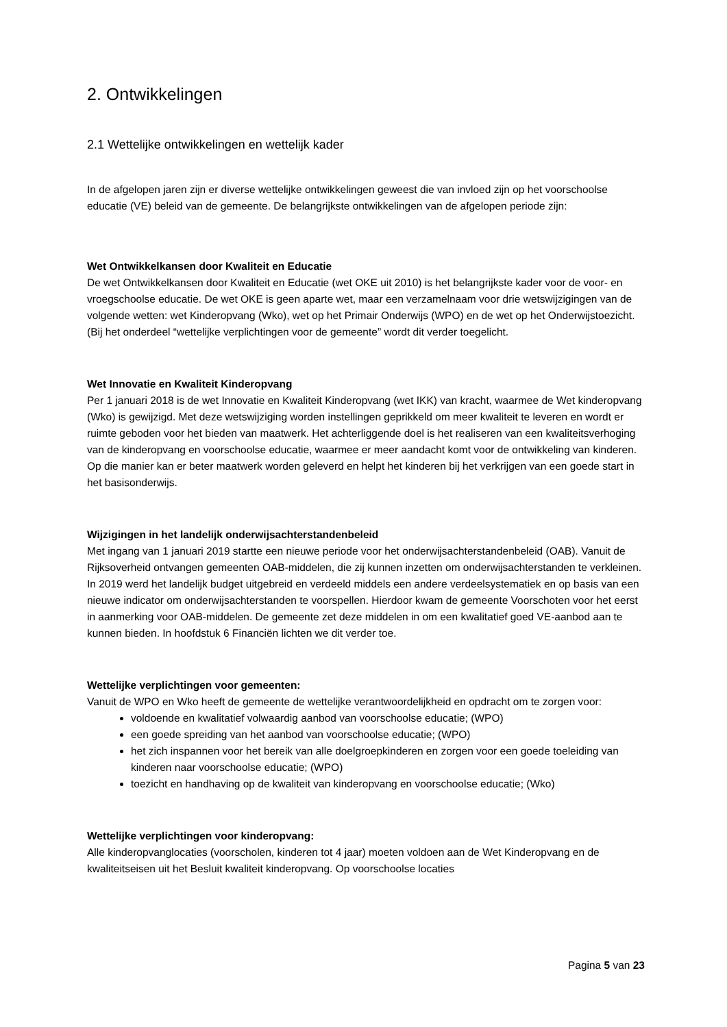2. Ontwikkelingen
2.1 Wettelijke ontwikkelingen en wettelijk kader
In de afgelopen jaren zijn er diverse wettelijke ontwikkelingen geweest die van invloed zijn op het voorschoolse educatie (VE) beleid van de gemeente. De belangrijkste ontwikkelingen van de afgelopen periode zijn:
Wet Ontwikkelkansen door Kwaliteit en Educatie
De wet Ontwikkelkansen door Kwaliteit en Educatie (wet OKE uit 2010) is het belangrijkste kader voor de voor- en vroegschoolse educatie. De wet OKE is geen aparte wet, maar een verzamelnaam voor drie wetswijzigingen van de volgende wetten: wet Kinderopvang (Wko), wet op het Primair Onderwijs (WPO) en de wet op het Onderwijstoezicht. (Bij het onderdeel “wettelijke verplichtingen voor de gemeente” wordt dit verder toegelicht.
Wet Innovatie en Kwaliteit Kinderopvang
Per 1 januari 2018 is de wet Innovatie en Kwaliteit Kinderopvang (wet IKK) van kracht, waarmee de Wet kinderopvang (Wko) is gewijzigd. Met deze wetswijziging worden instellingen geprikkeld om meer kwaliteit te leveren en wordt er ruimte geboden voor het bieden van maatwerk. Het achterliggende doel is het realiseren van een kwaliteitsverhoging van de kinderopvang en voorschoolse educatie, waarmee er meer aandacht komt voor de ontwikkeling van kinderen. Op die manier kan er beter maatwerk worden geleverd en helpt het kinderen bij het verkrijgen van een goede start in het basisonderwijs.
Wijzigingen in het landelijk onderwijsachterstandenbeleid
Met ingang van 1 januari 2019 startte een nieuwe periode voor het onderwijsachterstandenbeleid (OAB). Vanuit de Rijksoverheid ontvangen gemeenten OAB-middelen, die zij kunnen inzetten om onderwijsachterstanden te verkleinen. In 2019 werd het landelijk budget uitgebreid en verdeeld middels een andere verdeelsystematiek en op basis van een nieuwe indicator om onderwijsachterstanden te voorspellen. Hierdoor kwam de gemeente Voorschoten voor het eerst in aanmerking voor OAB-middelen. De gemeente zet deze middelen in om een kwalitatief goed VE-aanbod aan te kunnen bieden. In hoofdstuk 6 Financiën lichten we dit verder toe.
Wettelijke verplichtingen voor gemeenten:
Vanuit de WPO en Wko heeft de gemeente de wettelijke verantwoordelijkheid en opdracht om te zorgen voor:
voldoende en kwalitatief volwaardig aanbod van voorschoolse educatie; (WPO)
een goede spreiding van het aanbod van voorschoolse educatie; (WPO)
het zich inspannen voor het bereik van alle doelgroepkinderen en zorgen voor een goede toeleiding van kinderen naar voorschoolse educatie; (WPO)
toezicht en handhaving op de kwaliteit van kinderopvang en voorschoolse educatie; (Wko)
Wettelijke verplichtingen voor kinderopvang:
Alle kinderopvanglocaties (voorscholen, kinderen tot 4 jaar) moeten voldoen aan de Wet Kinderopvang en de kwaliteitseisen uit het Besluit kwaliteit kinderopvang. Op voorschoolse locaties
Pagina 5 van 23